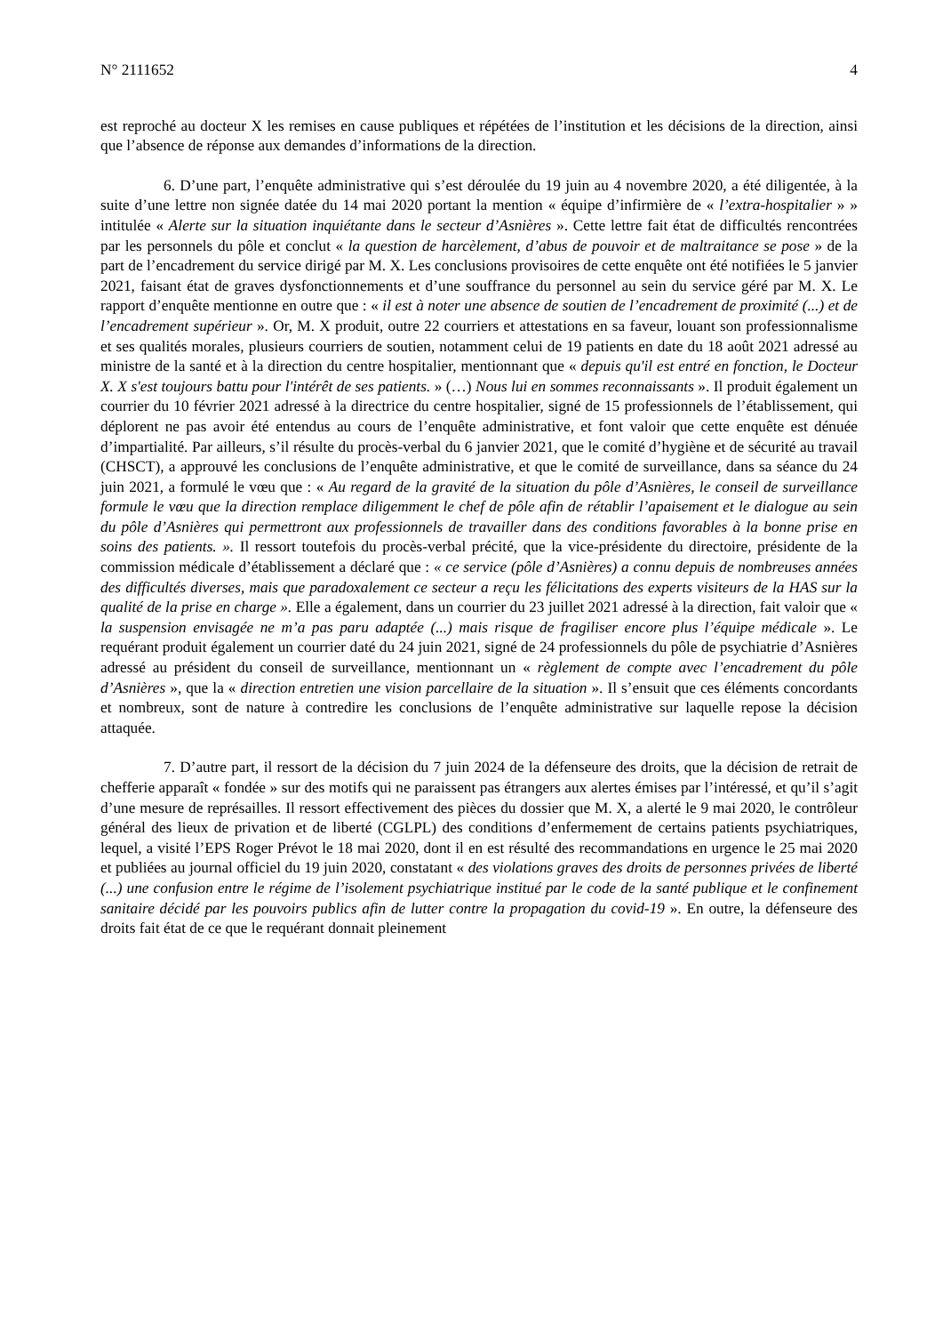N° 2111652 4
est reproché au docteur X les remises en cause publiques et répétées de l’institution et les décisions de la direction, ainsi que l’absence de réponse aux demandes d’informations de la direction.
6. D’une part, l’enquête administrative qui s’est déroulée du 19 juin au 4 novembre 2020, a été diligentée, à la suite d’une lettre non signée datée du 14 mai 2020 portant la mention « équipe d’infirmière de « l’extra-hospitalier » » intitulée « Alerte sur la situation inquiétante dans le secteur d’Asnières ». Cette lettre fait état de difficultés rencontrées par les personnels du pôle et conclut « la question de harcèlement, d’abus de pouvoir et de maltraitance se pose » de la part de l’encadrement du service dirigé par M. X. Les conclusions provisoires de cette enquête ont été notifiées le 5 janvier 2021, faisant état de graves dysfonctionnements et d’une souffrance du personnel au sein du service géré par M. X. Le rapport d’enquête mentionne en outre que : « il est à noter une absence de soutien de l’encadrement de proximité (...) et de l’encadrement supérieur ». Or, M. X produit, outre 22 courriers et attestations en sa faveur, louant son professionnalisme et ses qualités morales, plusieurs courriers de soutien, notamment celui de 19 patients en date du 18 août 2021 adressé au ministre de la santé et à la direction du centre hospitalier, mentionnant que « depuis qu'il est entré en fonction, le Docteur X. X s'est toujours battu pour l'intérêt de ses patients. » (…) Nous lui en sommes reconnaissants ». Il produit également un courrier du 10 février 2021 adressé à la directrice du centre hospitalier, signé de 15 professionnels de l’établissement, qui déplorent ne pas avoir été entendus au cours de l’enquête administrative, et font valoir que cette enquête est dénuée d’impartialité. Par ailleurs, s’il résulte du procès-verbal du 6 janvier 2021, que le comité d’hygiène et de sécurité au travail (CHSCT), a approuvé les conclusions de l’enquête administrative, et que le comité de surveillance, dans sa séance du 24 juin 2021, a formulé le vœu que : « Au regard de la gravité de la situation du pôle d’Asnières, le conseil de surveillance formule le vœu que la direction remplace diligemment le chef de pôle afin de rétablir l’apaisement et le dialogue au sein du pôle d’Asnières qui permettront aux professionnels de travailler dans des conditions favorables à la bonne prise en soins des patients. ». Il ressort toutefois du procès-verbal précité, que la vice-présidente du directoire, présidente de la commission médicale d’établissement a déclaré que : « ce service (pôle d’Asnières) a connu depuis de nombreuses années des difficultés diverses, mais que paradoxalement ce secteur a reçu les félicitations des experts visiteurs de la HAS sur la qualité de la prise en charge ». Elle a également, dans un courrier du 23 juillet 2021 adressé à la direction, fait valoir que « la suspension envisagée ne m’a pas paru adaptée (...) mais risque de fragiliser encore plus l’équipe médicale ». Le requérant produit également un courrier daté du 24 juin 2021, signé de 24 professionnels du pôle de psychiatrie d’Asnières adressé au président du conseil de surveillance, mentionnant un « règlement de compte avec l’encadrement du pôle d’Asnières », que la « direction entretien une vision parcellaire de la situation ». Il s’ensuit que ces éléments concordants et nombreux, sont de nature à contredire les conclusions de l’enquête administrative sur laquelle repose la décision attaquée.
7. D’autre part, il ressort de la décision du 7 juin 2024 de la défenseure des droits, que la décision de retrait de chefferie apparaît « fondée » sur des motifs qui ne paraissent pas étrangers aux alertes émises par l’intéressé, et qu’il s’agit d’une mesure de représailles. Il ressort effectivement des pièces du dossier que M. X, a alerté le 9 mai 2020, le contrôleur général des lieux de privation et de liberté (CGLPL) des conditions d’enfermement de certains patients psychiatriques, lequel, a visité l’EPS Roger Prévot le 18 mai 2020, dont il en est résulté des recommandations en urgence le 25 mai 2020 et publiées au journal officiel du 19 juin 2020, constatant « des violations graves des droits de personnes privées de liberté (...) une confusion entre le régime de l’isolement psychiatrique institué par le code de la santé publique et le confinement sanitaire décidé par les pouvoirs publics afin de lutter contre la propagation du covid-19 ». En outre, la défenseure des droits fait état de ce que le requérant donnait pleinement